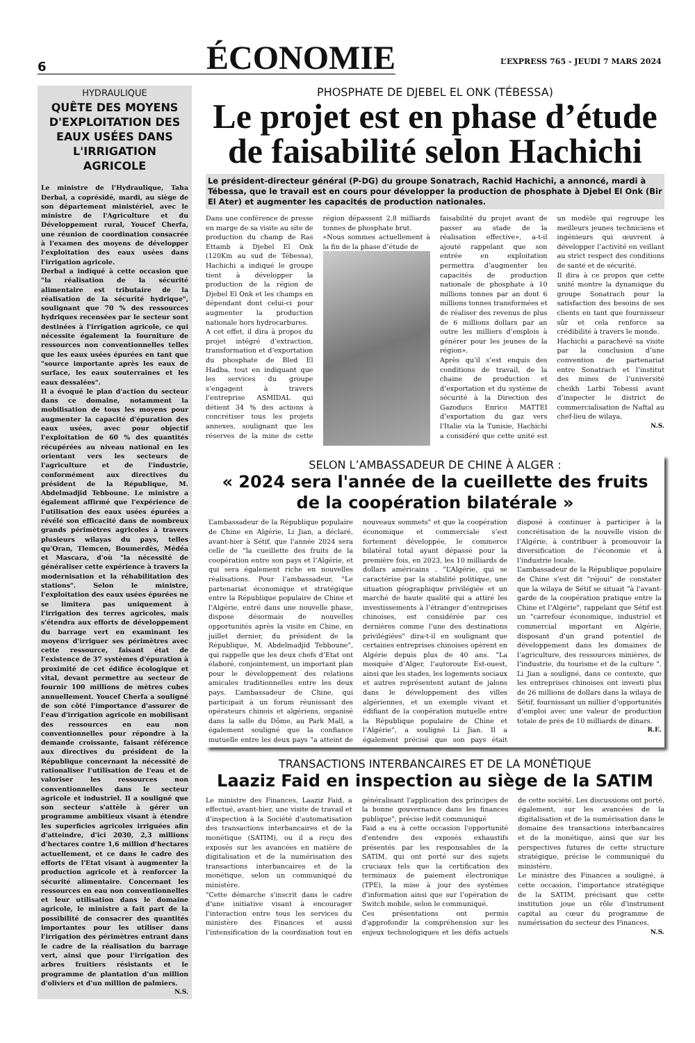6 ÉCONOMIE
L’EXPRESS 765 - JEUDI 7 MARS 2024
HYDRAULIQUE
QUÊTE DES MOYENS D'EXPLOITATION DES EAUX USÉES DANS L'IRRIGATION AGRICOLE
Le ministre de l'Hydraulique, Taha Derbal, a coprésidé, mardi, au siège de son département ministériel, avec le ministre de l'Agriculture et du Développement rural, Youcef Cherfa, une réunion de coordination consacrée à l'examen des moyens de développer l'exploitation des eaux usées dans l'irrigation agricole.
Derbal a indiqué à cette occasion que "la réalisation de la sécurité alimentaire est tributaire de la réalisation de la sécurité hydrique", soulignant que 70 % des ressources hydriques recensées par le secteur sont destinées à l'irrigation agricole, ce qui nécessite également la fourniture de ressources non conventionnelles telles que les eaux usées épurées en tant que "source importante après les eaux de surface, les eaux souterraines et les eaux dessalées".
Il a évoqué le plan d'action du secteur dans ce domaine, notamment la mobilisation de tous les moyens pour augmenter la capacité d'épuration des eaux usées, avec pour objectif l'exploitation de 60 % des quantités récupérées au niveau national en les orientant vers les secteurs de l'agriculture et de l'industrie, conformément aux directives du président de la République, M. Abdelmadjid Tebboune. Le ministre a également affirmé que l'expérience de l'utilisation des eaux usées épurées a révélé son efficacité dans de nombreux grands périmètres agricoles à travers plusieurs wilayas du pays, telles qu'Oran, Tlemcen, Boumerdès, Médéa et Mascara, d'où "la nécessité de généraliser cette expérience à travers la modernisation et la réhabilitation des stations". Selon le ministre, l'exploitation des eaux usées épurées ne se limitera pas uniquement à l'irrigation des terres agricoles, mais s'étendra aux efforts de développement du barrage vert en examinant les moyens d'irriguer ses périmètres avec cette ressource, faisant état de l'existence de 37 systèmes d'épuration à proximité de cet édifice écologique et vital, devant permettre au secteur de fournir 100 millions de mètres cubes annuellement. Youcef Cherfa a souligné de son côté l'importance d'assurer de l'eau d'irrigation agricole en mobilisant des ressources en eau non conventionnelles pour répondre à la demande croissante, faisant référence aux directives du président de la République concernant la nécessité de rationaliser l'utilisation de l'eau et de valoriser les ressources non conventionnelles dans le secteur agricole et industriel. Il a souligné que son secteur s'attèle à gérer un programme ambitieux visant à étendre les superficies agricoles irriguées afin d'atteindre, d'ici 2030, 2,3 millions d'hectares contre 1,6 million d'hectares actuellement, et ce dans le cadre des efforts de l'Etat visant à augmenter la production agricole et à renforcer la sécurité alimentaire. Concernant les ressources en eau non conventionnelles et leur utilisation dans le domaine agricole, le ministre a fait part de la possibilité de consacrer des quantités importantes pour les utiliser dans l'irrigation des périmètres entrant dans le cadre de la réalisation du barrage vert, ainsi que pour l'irrigation des arbres fruitiers résistants et le programme de plantation d'un million d'oliviers et d'un million de palmiers.
N.S.
PHOSPHATE DE DJEBEL EL ONK (TÉBESSA)
Le projet est en phase d’étude de faisabilité selon Hachichi
Le président-directeur général (P-DG) du groupe Sonatrach, Rachid Hachichi, a annoncé, mardi à Tébessa, que le travail est en cours pour développer la production de phosphate à Djebel El Onk (Bir El Ater) et augmenter les capacités de production nationales.
Dans une conférence de presse en marge de sa visite au site de production du champ de Ras Ettamb à Djebel El Onk (120Km au sud de Tébessa), Hachichi a indiqué le groupe tient à développer la production de la région de Djebel El Onk et les champs en dépendant dont celui-ci pour augmenter la production nationale hors hydrocarbures.
A cet effet, il dira à propos du projet intégré d’extraction, transformation et d’exportation du phosphate de Bled El Hadba, tout en indiquant que les services du groupe s’engagent à travers l’entreprise ASMIDAL qui détient 34 % des actions à concrétiser tous les projets annexes, soulignant que les réserves de la mine de cette région dépassent 2,8 milliards tonnes de phosphate brut.
«Nous sommes actuellement à la fin de la phase d’étude de
faisabilité du projet avant de passer au stade de la réalisation effective», a-t-il ajouté rappelant que son entrée en exploitation permettra d’augmenter les capacités de production nationale de phosphate à 10 millions tonnes par an dont 6 millions tonnes transformées et de réaliser des revenus de plus de 6 millions dollars par an outre les milliers d’emplois à générer pour les jeunes de la région».
Après qu'il s’est enquis des conditions de travail, de la chaine de production et d’exportation et du système de sécurité à la Direction des Gazoducs Enrico MATTEI d’exportation du gaz vers l’Italie via la Tunisie, Hachichi a considéré que cette unité est un modèle qui regroupe les meilleurs jeunes techniciens et ingénieurs qui œuvrent à développer l’activité en veillant au strict respect des conditions de santé et de sécurité.
Il dira à ce propos que cette unité montre la dynamique du groupe Sonatrach pour la satisfaction des besoins de ses clients en tant que fournisseur sûr et cela renforce sa crédibilité à travers le monde.
Hachichi a parachevé sa visite par la conclusion d’une convention de partenariat entre Sonatrach et l’institut des mines de l’université cheikh Larbi Tebessi avant d’inspecter le district de commercialisation de Naftal au chef-lieu de wilaya.
N.S.
SELON L’AMBASSADEUR DE CHINE À ALGER :
« 2024 sera l'année de la cueillette des fruits de la coopération bilatérale »
L’ambassadeur de la République populaire de Chine en Algérie, Li Jian, a déclaré, avant-hier à Sétif, que l’année 2024 sera celle de "la cueillette des fruits de la coopération entre son pays et l’Algérie, et qui sera également riche en nouvelles réalisations. Pour l’ambassadeur, "Le partenariat économique et stratégique entre la République populaire de Chine et l’Algérie, entré dans une nouvelle phase, dispose désormais de nouvelles opportunités après la visite en Chine, en juillet dernier, du président de la République, M. Abdelmadjid Tebboune", qui rappelle que les deux chefs d’Etat ont élaboré, conjointement, un important plan pour le développement des relations amicales traditionnelles entre les deux pays. L’ambassadeur de Chine, qui participait à un forum réunissant des opérateurs chinois et algériens, organisé dans la salle du Dôme, au Park Mall, a également souligné que la confiance mutuelle entre les deux pays "a atteint de nouveaux sommets" et que la coopération économique et commerciale s’est fortement développée, le commerce bilatéral total ayant dépassé pour la première fois, en 2023, les 10 milliards de dollars américains . "L’Algérie, qui se caractérise par la stabilité politique, une situation géographique privilégiée et un marché de haute qualité qui a attiré les investissements à l’étranger d’entreprises chinoises, est considérée par ces dernières comme l’une des destinations privilégiées" dira-t-il en soulignant que certaines entreprises chinoises opèrent en Algérie depuis plus de 40 ans. "La mosquée d’Alger, l’autoroute Est-ouest, ainsi que les stades, les logements sociaux et autres représentent autant de jalons dans le développement des villes algériennes, et un exemple vivant et édifiant de la coopération mutuelle entre la République populaire de Chine et l’Algérie", a souligné Li Jian. Il a également précisé que son pays était disposé à continuer à participer à la concrétisation de la nouvelle vision de l’Algérie, à contribuer à promouvoir la diversification de l’économie et à l’industrie locale.
L’ambassadeur de la République populaire de Chine s’est dit "réjoui" de constater que la wilaya de Sétif se situait "à l’avant-garde de la coopération pratique entre la Chine et l’Algérie", rappelant que Sétif est un "carrefour économique, industriel et commercial important en Algérie, disposant d’un grand potentiel de développement dans les domaines de l’agriculture, des ressources minières, de l’industrie, du tourisme et de la culture ". Li Jian a souligné, dans ce contexte, que les entreprises chinoises ont investi plus de 26 millions de dollars dans la wilaya de Sétif, fournissant un millier d’opportunités d’emploi avec une valeur de production totale de près de 10 milliards de dinars.
R.E.
TRANSACTIONS INTERBANCAIRES ET DE LA MONÉTIQUE
Laaziz Faid en inspection au siège de la SATIM
Le ministre des Finances, Laaziz Faid, a effectué, avant-hier, une visite de travail et d'inspection à la Société d'automatisation des transactions interbancaires et de la monétique (SATIM), ou il a reçu des exposés sur les avancées en matière de digitalisation et de la numérisation des transactions interbancaires et de la monétique, selon un communiqué du ministère.
"Cette démarche s'inscrit dans le cadre d'une initiative visant à encourager l'interaction entre tous les services du ministère des Finances et aussi l’intensification de la coordination tout en généralisant l'application des principes de la bonne gouvernance dans les finances publique", précise ledit communiqué
Faid a eu à cette occasion l'opportunité d'entendre des exposés exhaustifs présentés par les responsables de la SATIM, qui ont porté sur des sujets cruciaux tels que la certification des terminaux de paiement électronique (TPE), la mise à jour des systèmes d'information ainsi que sur l’opération de Switch mobile, selon le communiqué.
Ces présentations ont permis d'approfondir la compréhension sur les enjeux technologiques et les défis actuels de cette société. Les discussions ont porté, également, sur les avancées de la digitalisation et de la numérisation dans le domaine des transactions interbancaires et de la monétique, ainsi que sur les perspectives futures de cette structure stratégique, précise le communiqué du ministère.
Le ministre des Finances a souligné, à cette occasion, l'importance stratégique de la SATIM, précisant que cette institution joue un rôle d'instrument capital au cœur du programme de numérisation du secteur des Finances.
N.S.